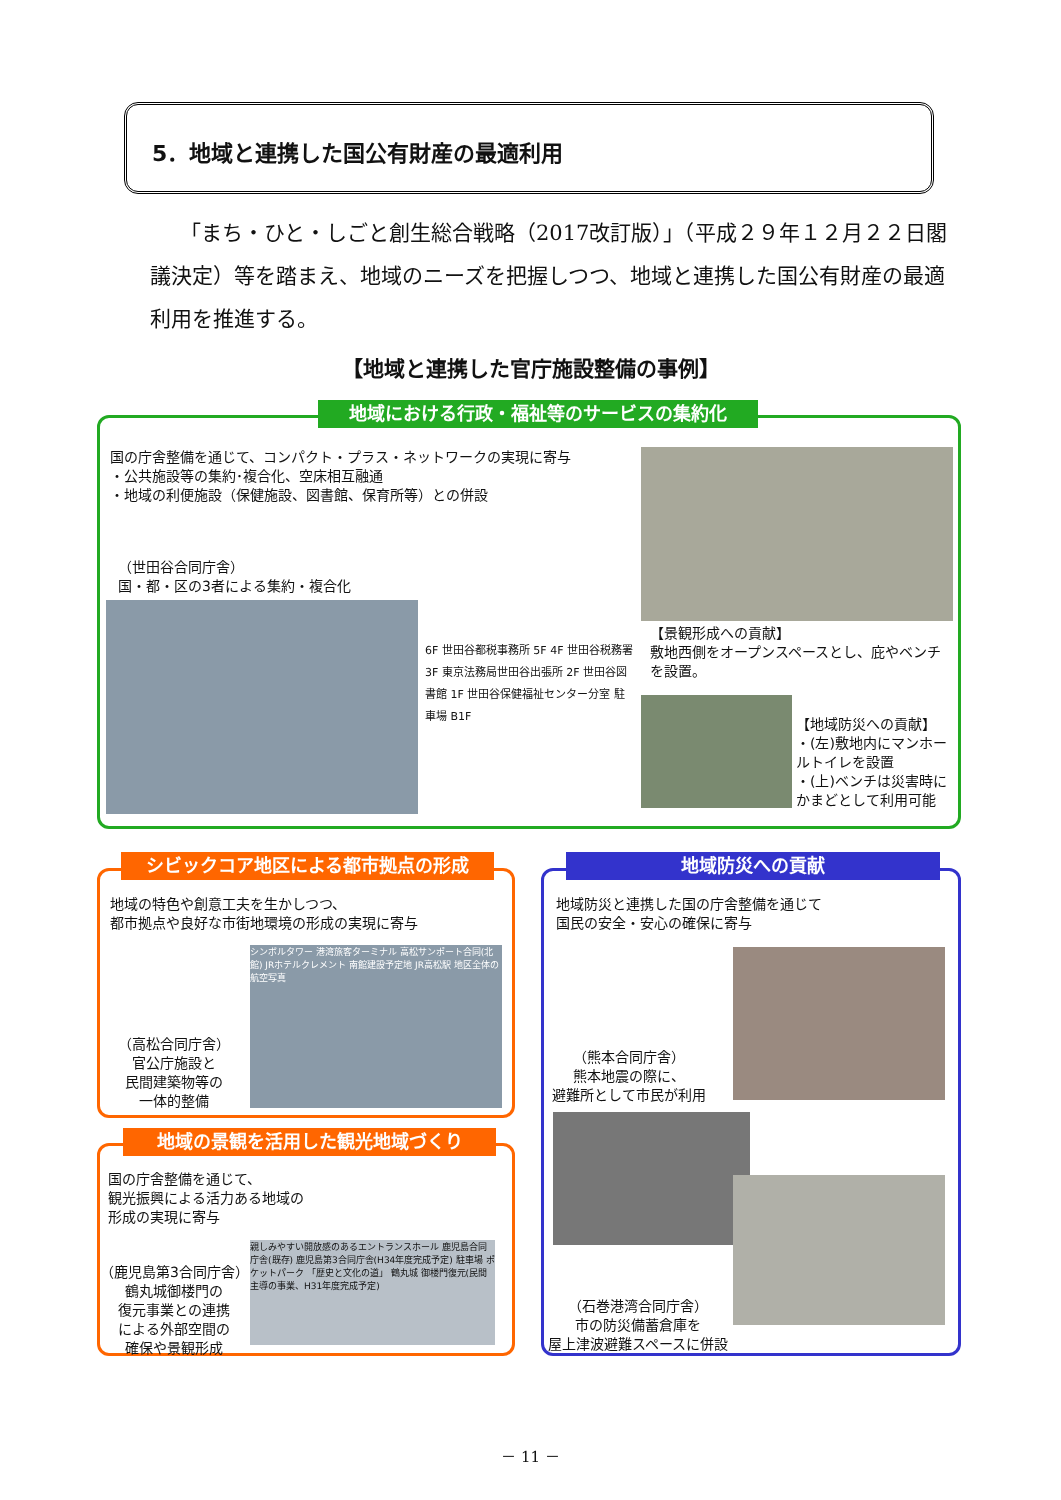5．地域と連携した国公有財産の最適利用
「まち・ひと・しごと創生総合戦略（2017改訂版）」（平成２９年１２月２２日閣議決定）等を踏まえ、地域のニーズを把握しつつ、地域と連携した国公有財産の最適利用を推進する。
【地域と連携した官庁施設整備の事例】
地域における行政・福祉等のサービスの集約化
国の庁舎整備を通じて、コンパクト・プラス・ネットワークの実現に寄与
・公共施設等の集約･複合化、空床相互融通
・地域の利便施設（保健施設、図書館、保育所等）との併設
（世田谷合同庁舎）
国・都・区の3者による集約・複合化
6F 世田谷都税事務所 5F 4F 世田谷税務署 3F 東京法務局世田谷出張所 2F 世田谷図書館 1F 世田谷保健福祉センター分室 駐車場 B1F
【景観形成への貢献】
敷地西側をオープンスペースとし、庇やベンチを設置。
【地域防災への貢献】
・(左)敷地内にマンホールトイレを設置
・(上)ベンチは災害時にかまどとして利用可能
シビックコア地区による都市拠点の形成
地域の特色や創意工夫を生かしつつ、
都市拠点や良好な市街地環境の形成の実現に寄与
（高松合同庁舎）
官公庁施設と
民間建築物等の
一体的整備
シンボルタワー 港湾旅客ターミナル 高松サンポート合同(北館) JRホテルクレメント 南館建設予定地 JR高松駅 地区全体の航空写真
地域の景観を活用した観光地域づくり
国の庁舎整備を通じて、
観光振興による活力ある地域の
形成の実現に寄与
（鹿児島第3合同庁舎）
鶴丸城御楼門の
復元事業との連携
による外部空間の
確保や景観形成
親しみやすい開放感のあるエントランスホール 鹿児島合同庁舎(既存) 鹿児島第3合同庁舎(H34年度完成予定) 駐車場 ポケットパーク 「歴史と文化の道」 鶴丸城 御楼門復元(民間主導の事業、H31年度完成予定)
地域防災への貢献
地域防災と連携した国の庁舎整備を通じて
国民の安全・安心の確保に寄与
（熊本合同庁舎）
熊本地震の際に、
避難所として市民が利用
（石巻港湾合同庁舎）
市の防災備蓄倉庫を
屋上津波避難スペースに併設
－ 11 －